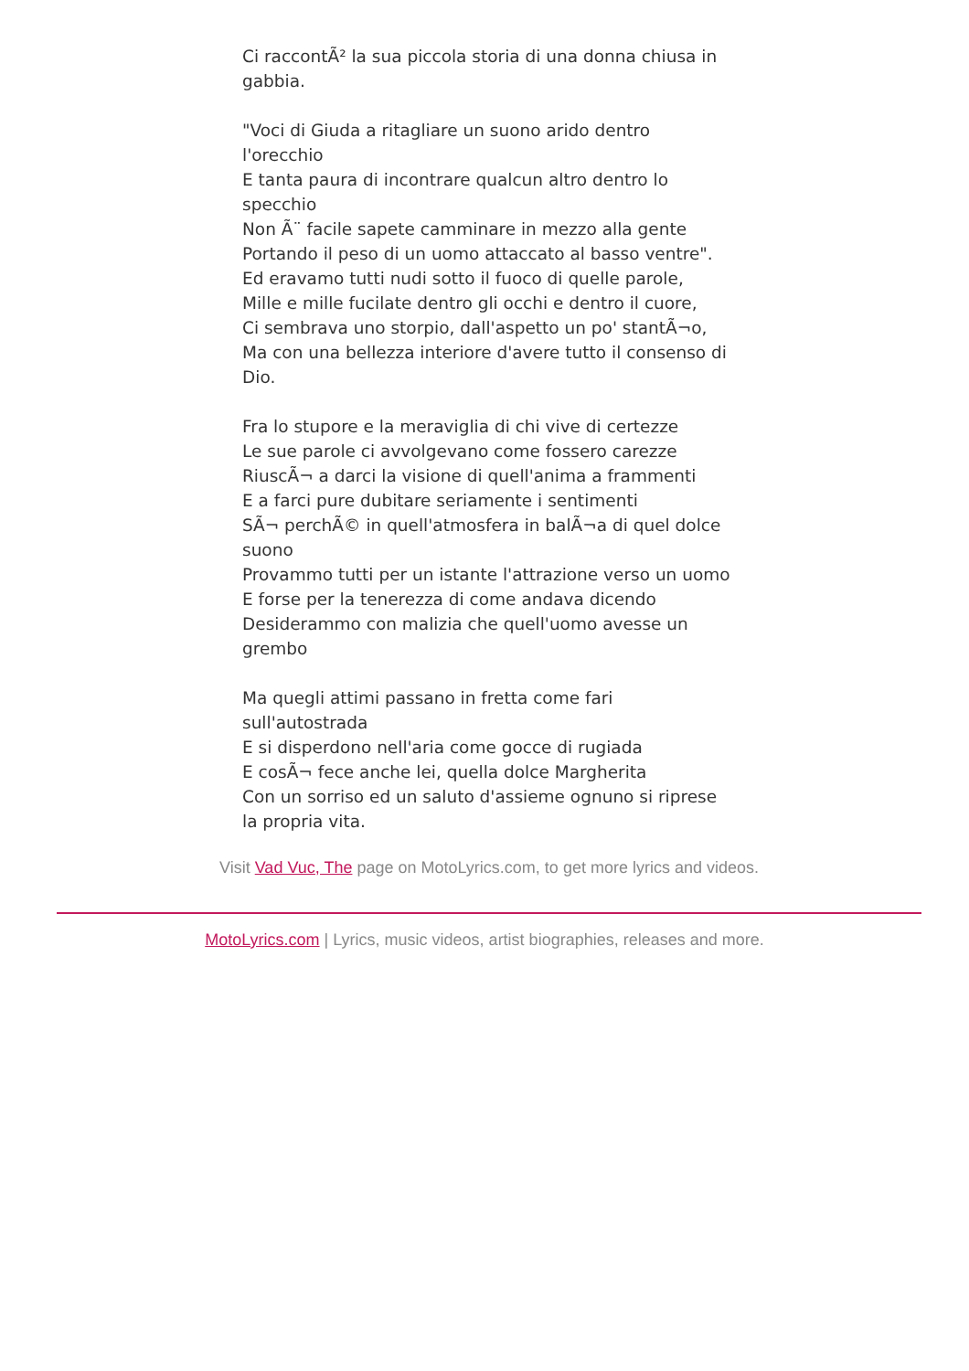Ci raccontÃ² la sua piccola storia di una donna chiusa in gabbia.
"Voci di Giuda a ritagliare un suono arido dentro l'orecchio
E tanta paura di incontrare qualcun altro dentro lo specchio
Non Ã¨ facile sapete camminare in mezzo alla gente
Portando il peso di un uomo attaccato al basso ventre".
Ed eravamo tutti nudi sotto il fuoco di quelle parole,
Mille e mille fucilate dentro gli occhi e dentro il cuore,
Ci sembrava uno storpio, dall'aspetto un po' stantÃ¬o,
Ma con una bellezza interiore d'avere tutto il consenso di Dio.
Fra lo stupore e la meraviglia di chi vive di certezze
Le sue parole ci avvolgevano come fossero carezze
RiuscÃ¬ a darci la visione di quell'anima a frammenti
E a farci pure dubitare seriamente i sentimenti
SÃ¬ perchÃ© in quell'atmosfera in balÃ¬a di quel dolce suono
Provammo tutti per un istante l'attrazione verso un uomo
E forse per la tenerezza di come andava dicendo
Desiderammo con malizia che quell'uomo avesse un grembo
Ma quegli attimi passano in fretta come fari sull'autostrada
E si disperdono nell'aria come gocce di rugiada
E cosÃ¬ fece anche lei, quella dolce Margherita
Con un sorriso ed un saluto d'assieme ognuno si riprese
la propria vita.
Visit Vad Vuc, The page on MotoLyrics.com, to get more lyrics and videos.
MotoLyrics.com | Lyrics, music videos, artist biographies, releases and more.